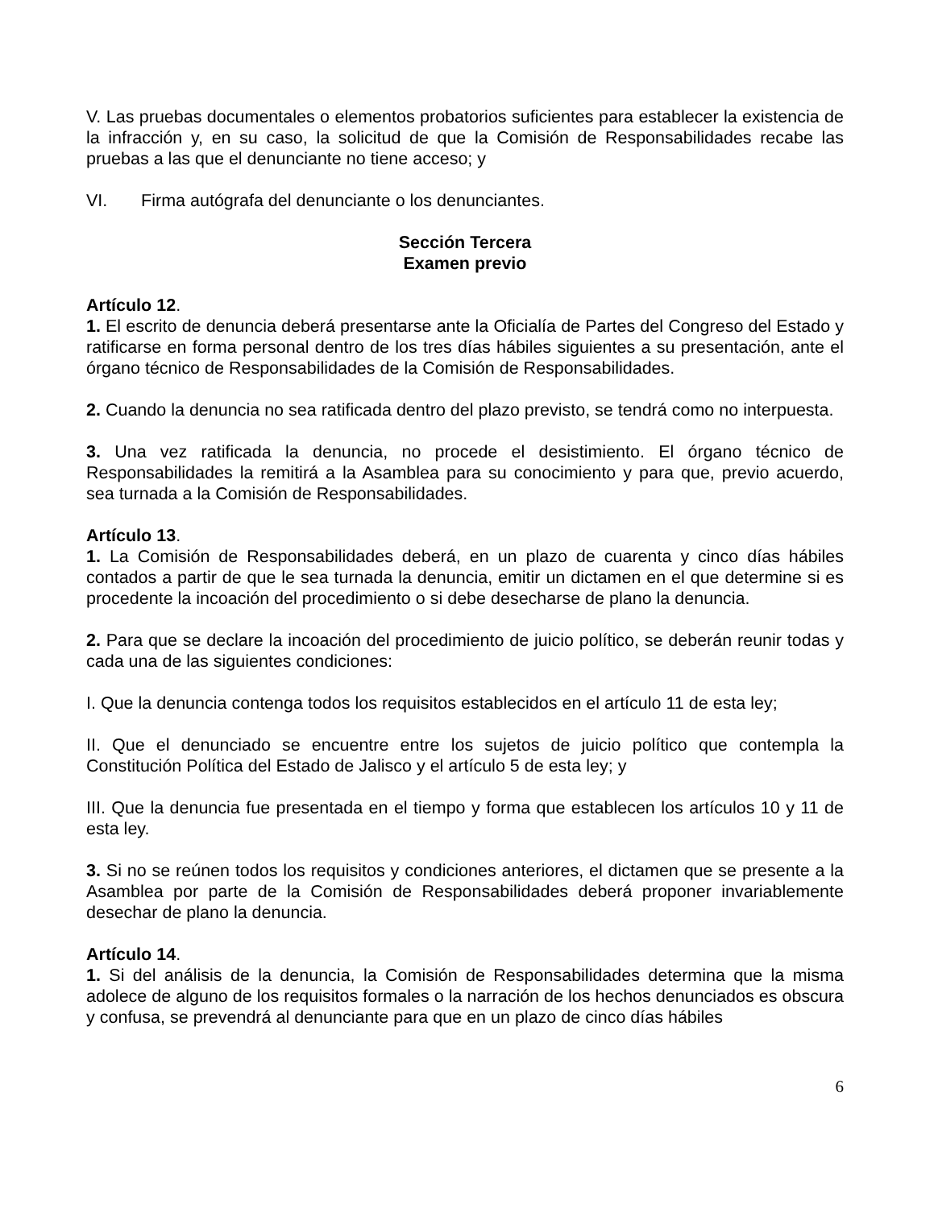V. Las pruebas documentales o elementos probatorios suficientes para establecer la existencia de la infracción y, en su caso, la solicitud de que la Comisión de Responsabilidades recabe las pruebas a las que el denunciante no tiene acceso; y
VI. Firma autógrafa del denunciante o los denunciantes.
Sección Tercera
Examen previo
Artículo 12.
1. El escrito de denuncia deberá presentarse ante la Oficialía de Partes del Congreso del Estado y ratificarse en forma personal dentro de los tres días hábiles siguientes a su presentación, ante el órgano técnico de Responsabilidades de la Comisión de Responsabilidades.
2. Cuando la denuncia no sea ratificada dentro del plazo previsto, se tendrá como no interpuesta.
3. Una vez ratificada la denuncia, no procede el desistimiento. El órgano técnico de Responsabilidades la remitirá a la Asamblea para su conocimiento y para que, previo acuerdo, sea turnada a la Comisión de Responsabilidades.
Artículo 13.
1. La Comisión de Responsabilidades deberá, en un plazo de cuarenta y cinco días hábiles contados a partir de que le sea turnada la denuncia, emitir un dictamen en el que determine si es procedente la incoación del procedimiento o si debe desecharse de plano la denuncia.
2. Para que se declare la incoación del procedimiento de juicio político, se deberán reunir todas y cada una de las siguientes condiciones:
I. Que la denuncia contenga todos los requisitos establecidos en el artículo 11 de esta ley;
II. Que el denunciado se encuentre entre los sujetos de juicio político que contempla la Constitución Política del Estado de Jalisco y el artículo 5 de esta ley; y
III. Que la denuncia fue presentada en el tiempo y forma que establecen los artículos 10 y 11 de esta ley.
3. Si no se reúnen todos los requisitos y condiciones anteriores, el dictamen que se presente a la Asamblea por parte de la Comisión de Responsabilidades deberá proponer invariablemente desechar de plano la denuncia.
Artículo 14.
1. Si del análisis de la denuncia, la Comisión de Responsabilidades determina que la misma adolece de alguno de los requisitos formales o la narración de los hechos denunciados es obscura y confusa, se prevendrá al denunciante para que en un plazo de cinco días hábiles
6